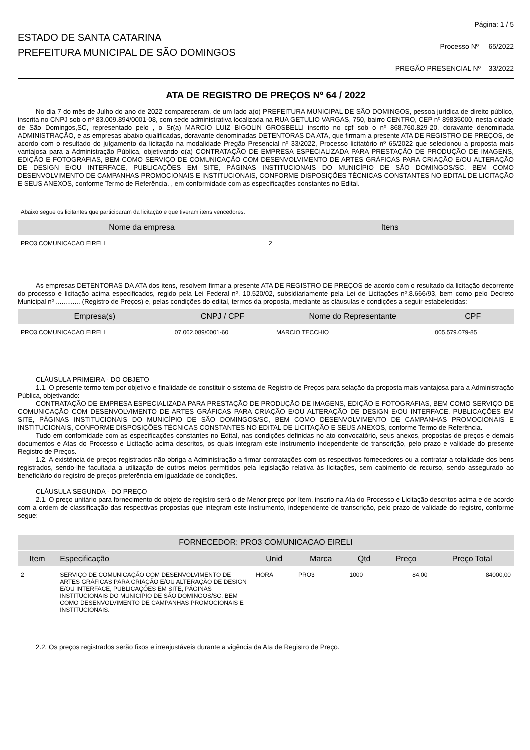ESTADO DE SANTA CATARINA
PREFEITURA MUNICIPAL DE SÃO DOMINGOS
Página: 1 / 5
Processo Nº 65/2022
PREGÃO PRESENCIAL Nº 33/2022
ATA DE REGISTRO DE PREÇOS Nº 64 / 2022
No dia 7 do mês de Julho do ano de 2022 compareceram, de um lado a(o) PREFEITURA MUNICIPAL DE SÃO DOMINGOS, pessoa jurídica de direito público, inscrita no CNPJ sob o nº 83.009.894/0001-08, com sede administrativa localizada na RUA GETULIO VARGAS, 750, bairro CENTRO, CEP nº 89835000, nesta cidade de São Domingos,SC, representado pelo , o Sr(a) MARCIO LUIZ BIGOLIN GROSBELLI inscrito no cpf sob o nº 868.760.829-20, doravante denominada ADMINISTRAÇÃO, e as empresas abaixo qualificadas, doravante denominadas DETENTORAS DA ATA, que firmam a presente ATA DE REGISTRO DE PREÇOS, de acordo com o resultado do julgamento da licitação na modalidade Pregão Presencial nº 33/2022, Processo licitatório nº 65/2022 que selecionou a proposta mais vantajosa para a Administração Pública, objetivando o(a) CONTRATAÇÃO DE EMPRESA ESPECIALIZADA PARA PRESTAÇÃO DE PRODUÇÃO DE IMAGENS, EDIÇÃO E FOTOGRAFIAS, BEM COMO SERVIÇO DE COMUNICAÇÃO COM DESENVOLVIMENTO DE ARTES GRÁFICAS PARA CRIAÇÃO E/OU ALTERAÇÃO DE DESIGN E/OU INTERFACE, PUBLICAÇÕES EM SITE, PÁGINAS INSTITUCIONAIS DO MUNICÍPIO DE SÃO DOMINGOS/SC, BEM COMO DESENVOLVIMENTO DE CAMPANHAS PROMOCIONAIS E INSTITUCIONAIS, CONFORME DISPOSIÇÕES TÉCNICAS CONSTANTES NO EDITAL DE LICITAÇÃO E SEUS ANEXOS, conforme Termo de Referência. , em conformidade com as especificações constantes no Edital.
Abaixo segue os licitantes que participaram da licitação e que tiveram itens vencedores:
| Nome da empresa | Itens |
| --- | --- |
| PRO3 COMUNICACAO EIRELI | 2 |
As empresas DETENTORAS DA ATA dos itens, resolvem firmar a presente ATA DE REGISTRO DE PREÇOS de acordo com o resultado da licitação decorrente do processo e licitação acima especificados, regido pela Lei Federal nº. 10.520/02, subsidiariamente pela Lei de Licitações nº.8.666/93, bem como pelo Decreto Municipal nº ............. (Registro de Preços) e, pelas condições do edital, termos da proposta, mediante as cláusulas e condições a seguir estabelecidas:
| Empresa(s) | CNPJ / CPF | Nome do Representante | CPF |
| --- | --- | --- | --- |
| PRO3 COMUNICACAO EIRELI | 07.062.089/0001-60 | MARCIO TECCHIO | 005.579.079-85 |
CLÁUSULA PRIMEIRA - DO OBJETO
1.1. O presente termo tem por objetivo e finalidade de constituir o sistema de Registro de Preços para selação da proposta mais vantajosa para a Administração Pública, objetivando:
CONTRATAÇÃO DE EMPRESA ESPECIALIZADA PARA PRESTAÇÃO DE PRODUÇÃO DE IMAGENS, EDIÇÃO E FOTOGRAFIAS, BEM COMO SERVIÇO DE COMUNICAÇÃO COM DESENVOLVIMENTO DE ARTES GRÁFICAS PARA CRIAÇÃO E/OU ALTERAÇÃO DE DESIGN E/OU INTERFACE, PUBLICAÇÕES EM SITE, PÁGINAS INSTITUCIONAIS DO MUNICÍPIO DE SÃO DOMINGOS/SC, BEM COMO DESENVOLVIMENTO DE CAMPANHAS PROMOCIONAIS E INSTITUCIONAIS, CONFORME DISPOSIÇÕES TÉCNICAS CONSTANTES NO EDITAL DE LICITAÇÃO E SEUS ANEXOS, conforme Termo de Referência.
Tudo em confomidade com as especificações constantes no Edital, nas condições definidas no ato convocatório, seus anexos, propostas de preços e demais documentos e Atas do Processo e Licitação acima descritos, os quais integram este instrumento independente de transcrição, pelo prazo e validade do presente Registro de Preços.
1.2. A existência de preços registrados não obriga a Administração a firmar contratações com os respectivos fornecedores ou a contratar a totalidade dos bens registrados, sendo-lhe facultada a utilização de outros meios permitidos pela legislação relativa às licitações, sem cabimento de recurso, sendo assegurado ao beneficiário do registro de preços preferência em igualdade de condições.
CLÁUSULA SEGUNDA - DO PREÇO
2.1. O preço unitário para fornecimento do objeto de registro será o de Menor preço por ítem, inscrio na Ata do Processo e Licitação descritos acima e de acordo com a ordem de classificação das respectivas propostas que integram este instrumento, independente de transcrição, pelo prazo de validade do registro, conforme segue:
| FORNECEDOR: PRO3 COMUNICACAO EIRELI | | | | | | |
| --- | --- | --- | --- | --- | --- | --- |
| Item | Especificação | Unid | Marca | Qtd | Preço | Preço Total |
| 2 | SERVIÇO DE COMUNICAÇÃO COM DESENVOLVIMENTO DE ARTES GRÁFICAS PARA CRIAÇÃO E/OU ALTERAÇÃO DE DESIGN E/OU INTERFACE, PUBLICAÇÕES EM SITE, PÁGINAS INSTITUCIONAIS DO MUNICÍPIO DE SÃO DOMINGOS/SC, BEM COMO DESENVOLVIMENTO DE CAMPANHAS PROMOCIONAIS E INSTITUCIONAIS. | HORA | PRO3 | 1000 | 84,00 | 84000,00 |
2.2. Os preços registrados serão fixos e irreajustáveis durante a vigência da Ata de Registro de Preço.